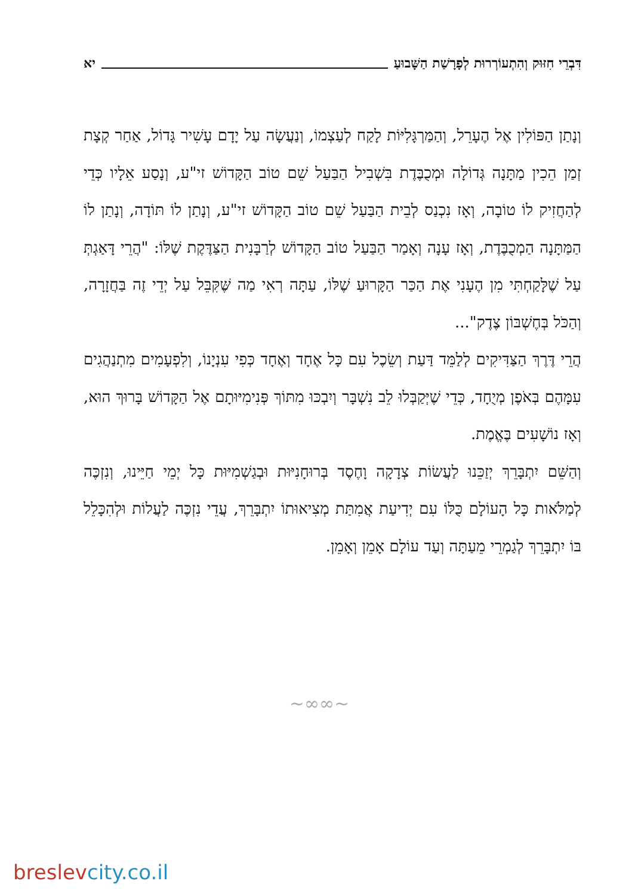דִּבְרֵי חִזּוּק וְהִתְעוֹרְרוּת לְפָרָשַׁת הַשָּׁבוּעַ
יא
וְנָתַן הַפּוֹלִין אֶל הֶעָרֵל, וְהַמַּרְגָּלִיּוֹת לָקַח לְעַצְמוֹ, וְנַעֲשָׂה עַל יָדָם עָשִׁיר גָּדוֹל, אַחַר קְצָת זְמַן הֵכִין מַתָּנָה גְּדוֹלָה וּמְכֻבֶּדֶת בִּשְׁבִיל הַבַּעַל שֵׁם טוֹב הַקָּדוֹשׁ זי"ע, וְנָסַע אֵלָיו כְּדֵי לְהַחֲזִיק לוֹ טוֹבָה, וְאָז נִכְנַס לְבֵית הַבַּעַל שֵׁם טוֹב הַקָּדוֹשׁ זי"ע, וְנָתַן לוֹ תּוֹדָה, וְנָתַן לוֹ הַמַּתָּנָה הַמְכֻבֶּדֶת, וְאָז עָנָה וְאָמַר הַבַּעַל טוֹב הַקָּדוֹשׁ לְרַבָּנִית הַצַּדֶּקֶת שֶׁלּוֹ: "הֲרֵי דָּאַגְתְּ עַל שֶׁלָּקַחְתִּי מִן הֶעָנִי אֶת הַכַּר הַקָּרוּעַ שֶׁלּוֹ, עַתָּה רְאִי מַה שֶּׁקִּבֵּל עַל יְדֵי זֶה בַּחֲזָרָה, וְהַכֹּל בְּחֶשְׁבּוֹן צֶדֶק"...
הֲרֵי דֶּרֶךְ הַצַּדִּיקִים לְלַמֵּד דַּעַת וְשֵׂכֶל עִם כָּל אֶחָד וְאֶחָד כְּפִי עִנְיָנוֹ, וְלִפְעָמִים מִתְנַהֲגִים עִמָּהֶם בְּאֹפֶן מְיֻחָד, כְּדֵי שֶׁיְּקַבְּלוּ לֵב נִשְׁבָּר וְיִבְכּוּ מִתּוֹךְ פְּנִימִיּוּתָם אֶל הַקָּדוֹשׁ בָּרוּךְ הוּא, וְאָז נוֹשָׁעִים בֶּאֱמֶת.
וְהַשֵּׁם יִתְבָּרֵךְ יְזַכֵּנוּ לַעֲשׂוֹת צְדָקָה וָחֶסֶד בְּרוּחָנִיּוּת וּבְגַשְׁמִיּוּת כָּל יְמֵי חַיֵּינוּ, וְנִזְכֶּה לְמַלֹּאות כָּל הָעוֹלָם כֻּלּוֹ עִם יְדִיעַת אֲמִתַּת מְצִיאוּתוֹ יִתְבָּרֵךְ, עֲדֵי נִזְכֶּה לַעֲלוֹת וּלְהִכָּלֵל בּוֹ יִתְבָּרֵךְ לְגַמְרֵי מֵעַתָּה וְעַד עוֹלָם אָמֵן וְאָמֵן.
~∞∞~
breslevcity.co.il